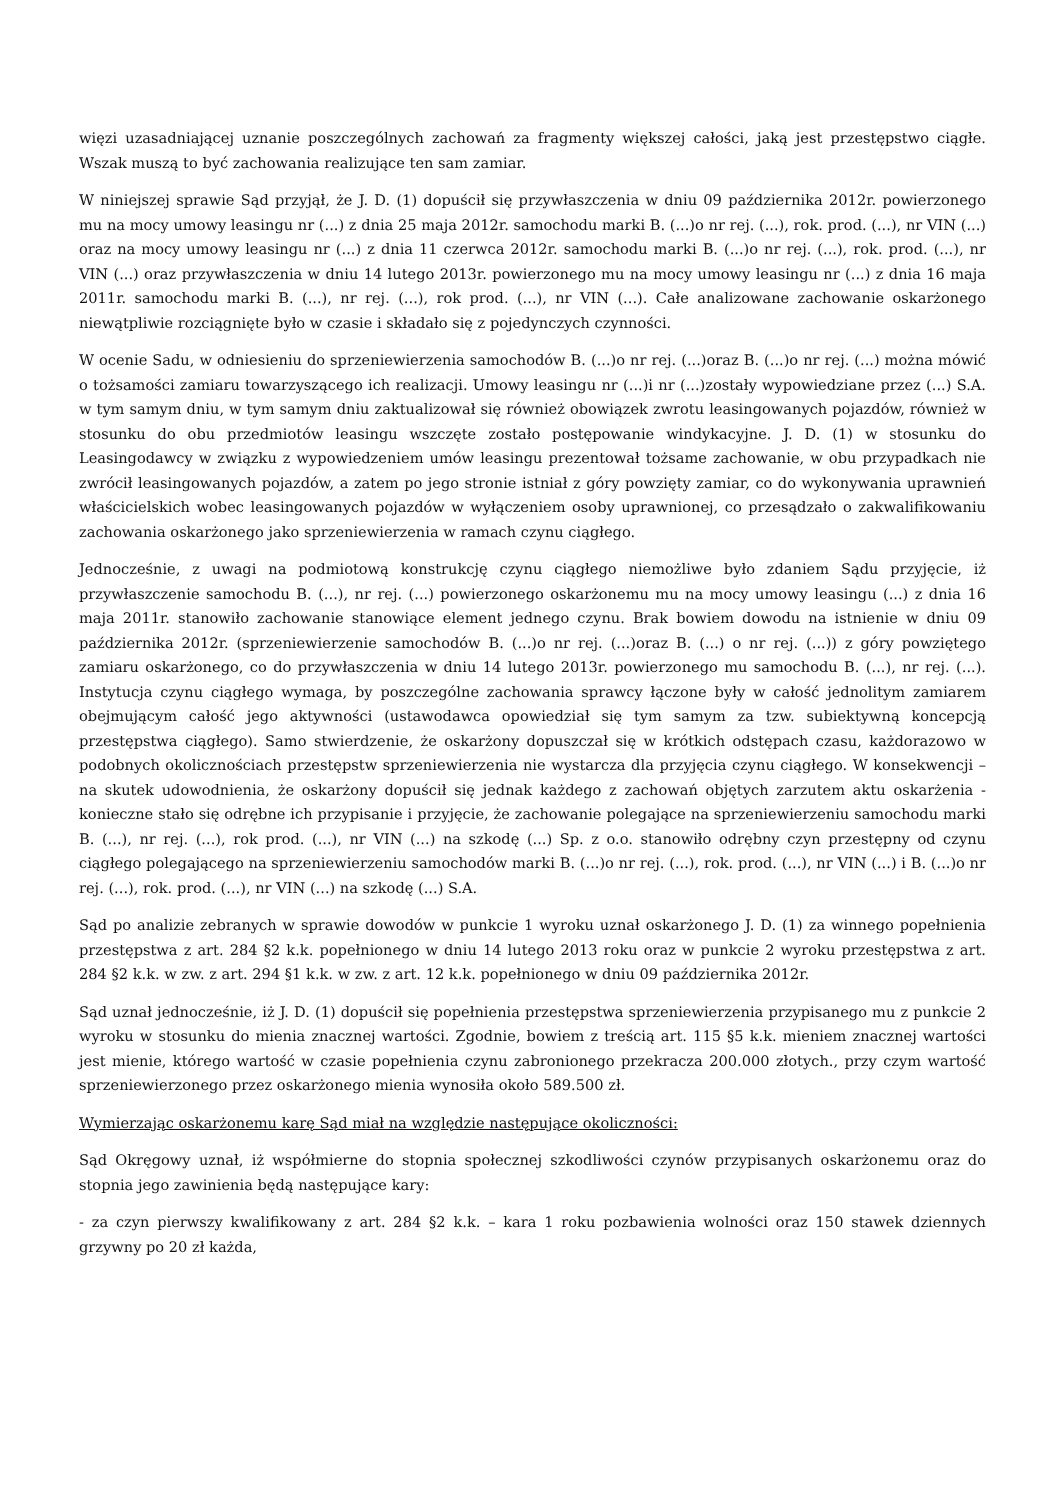więzi uzasadniającej uznanie poszczególnych zachowań za fragmenty większej całości, jaką jest przestępstwo ciągłe. Wszak muszą to być zachowania realizujące ten sam zamiar.
W niniejszej sprawie Sąd przyjął, że J. D. (1) dopuścił się przywłaszczenia w dniu 09 października 2012r. powierzonego mu na mocy umowy leasingu nr (...) z dnia 25 maja 2012r. samochodu marki B. (...)o nr rej. (...), rok. prod. (...), nr VIN (...) oraz na mocy umowy leasingu nr (...) z dnia 11 czerwca 2012r. samochodu marki B. (...)o nr rej. (...), rok. prod. (...), nr VIN (...) oraz przywłaszczenia w dniu 14 lutego 2013r. powierzonego mu na mocy umowy leasingu nr (...) z dnia 16 maja 2011r. samochodu marki B. (...), nr rej. (...), rok prod. (...), nr VIN (...). Całe analizowane zachowanie oskarżonego niewątpliwie rozciągnięte było w czasie i składało się z pojedynczych czynności.
W ocenie Sadu, w odniesieniu do sprzeniewierzenia samochodów B. (...)o nr rej. (...)oraz B. (...)o nr rej. (...) można mówić o tożsamości zamiaru towarzyszącego ich realizacji. Umowy leasingu nr (...)i nr (...)zostały wypowiedziane przez (...) S.A. w tym samym dniu, w tym samym dniu zaktualizował się również obowiązek zwrotu leasingowanych pojazdów, również w stosunku do obu przedmiotów leasingu wszczęte zostało postępowanie windykacyjne. J. D. (1) w stosunku do Leasingodawcy w związku z wypowiedzeniem umów leasingu prezentował tożsame zachowanie, w obu przypadkach nie zwrócił leasingowanych pojazdów, a zatem po jego stronie istniał z góry powzięty zamiar, co do wykonywania uprawnień właścicielskich wobec leasingowanych pojazdów w wyłączeniem osoby uprawnionej, co przesądzało o zakwalifikowaniu zachowania oskarżonego jako sprzeniewierzenia w ramach czynu ciągłego.
Jednocześnie, z uwagi na podmiotową konstrukcję czynu ciągłego niemożliwe było zdaniem Sądu przyjęcie, iż przywłaszczenie samochodu B. (...), nr rej. (...) powierzonego oskarżonemu mu na mocy umowy leasingu (...) z dnia 16 maja 2011r. stanowiło zachowanie stanowiące element jednego czynu. Brak bowiem dowodu na istnienie w dniu 09 października 2012r. (sprzeniewierzenie samochodów B. (...)o nr rej. (...)oraz B. (...) o nr rej. (...)) z góry powziętego zamiaru oskarżonego, co do przywłaszczenia w dniu 14 lutego 2013r. powierzonego mu samochodu B. (...), nr rej. (...). Instytucja czynu ciągłego wymaga, by poszczególne zachowania sprawcy łączone były w całość jednolitym zamiarem obejmującym całość jego aktywności (ustawodawca opowiedział się tym samym za tzw. subiektywną koncepcją przestępstwa ciągłego). Samo stwierdzenie, że oskarżony dopuszczał się w krótkich odstępach czasu, każdorazowo w podobnych okolicznościach przestępstw sprzeniewierzenia nie wystarcza dla przyjęcia czynu ciągłego. W konsekwencji – na skutek udowodnienia, że oskarżony dopuścił się jednak każdego z zachowań objętych zarzutem aktu oskarżenia - konieczne stało się odrębne ich przypisanie i przyjęcie, że zachowanie polegające na sprzeniewierzeniu samochodu marki B. (...), nr rej. (...), rok prod. (...), nr VIN (...) na szkodę (...) Sp. z o.o. stanowiło odrębny czyn przestępny od czynu ciągłego polegającego na sprzeniewierzeniu samochodów marki B. (...)o nr rej. (...), rok. prod. (...), nr VIN (...) i B. (...)o nr rej. (...), rok. prod. (...), nr VIN (...) na szkodę (...) S.A.
Sąd po analizie zebranych w sprawie dowodów w punkcie 1 wyroku uznał oskarżonego J. D. (1) za winnego popełnienia przestępstwa z art. 284 §2 k.k. popełnionego w dniu 14 lutego 2013 roku oraz w punkcie 2 wyroku przestępstwa z art. 284 §2 k.k. w zw. z art. 294 §1 k.k. w zw. z art. 12 k.k. popełnionego w dniu 09 października 2012r.
Sąd uznał jednocześnie, iż J. D. (1) dopuścił się popełnienia przestępstwa sprzeniewierzenia przypisanego mu z punkcie 2 wyroku w stosunku do mienia znacznej wartości. Zgodnie, bowiem z treścią art. 115 §5 k.k. mieniem znacznej wartości jest mienie, którego wartość w czasie popełnienia czynu zabronionego przekracza 200.000 złotych., przy czym wartość sprzeniewierzonego przez oskarżonego mienia wynosiła około 589.500 zł.
Wymierzając oskarżonemu karę Sąd miał na względzie następujące okoliczności:
Sąd Okręgowy uznał, iż współmierne do stopnia społecznej szkodliwości czynów przypisanych oskarżonemu oraz do stopnia jego zawinienia będą następujące kary:
- za czyn pierwszy kwalifikowany z art. 284 §2 k.k. – kara 1 roku pozbawienia wolności oraz 150 stawek dziennych grzywny po 20 zł każda,